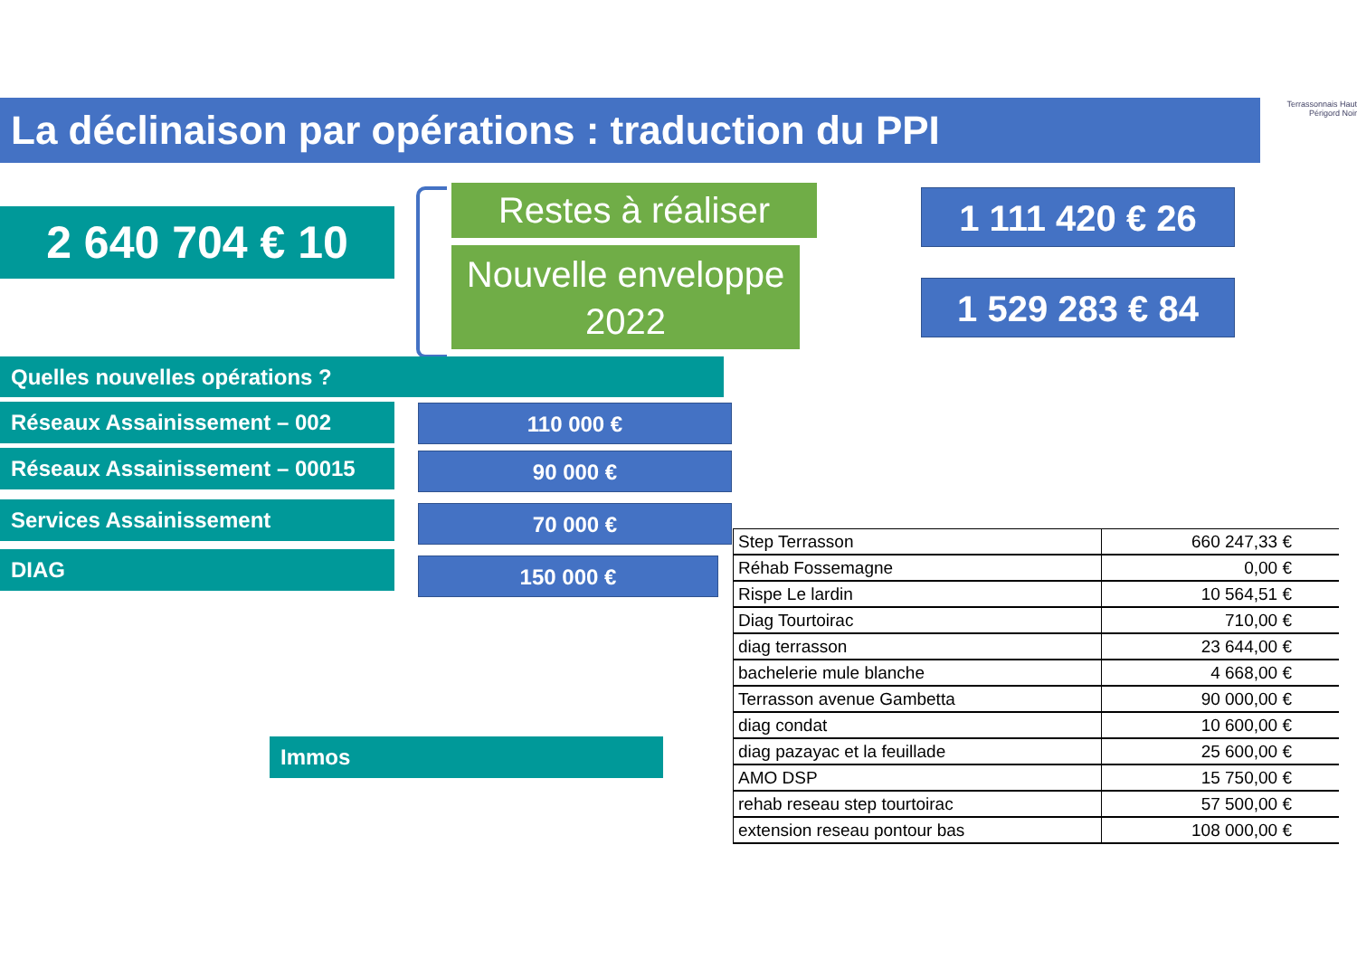La déclinaison par opérations : traduction du PPI
Terrassonnais Haut Périgord Noir
2 640 704 € 10
Restes à réaliser
Nouvelle enveloppe
2022
1 111 420 € 26
1 529 283 € 84
Quelles nouvelles opérations ?
Réseaux Assainissement – 002 110 000 €
Réseaux Assainissement – 00015 90 000 €
Services Assainissement 70 000 €
DIAG 150 000 €
Immos
| Step Terrasson | 660 247,33 € |
| Réhab Fossemagne | 0,00 € |
| Rispe Le lardin | 10 564,51 € |
| Diag Tourtoirac | 710,00 € |
| diag terrasson | 23 644,00 € |
| bachelerie mule blanche | 4 668,00 € |
| Terrasson avenue Gambetta | 90 000,00 € |
| diag condat | 10 600,00 € |
| diag pazayac et la feuillade | 25 600,00 € |
| AMO DSP | 15 750,00 € |
| rehab reseau step tourtoirac | 57 500,00 € |
| extension reseau pontour bas | 108 000,00 € |